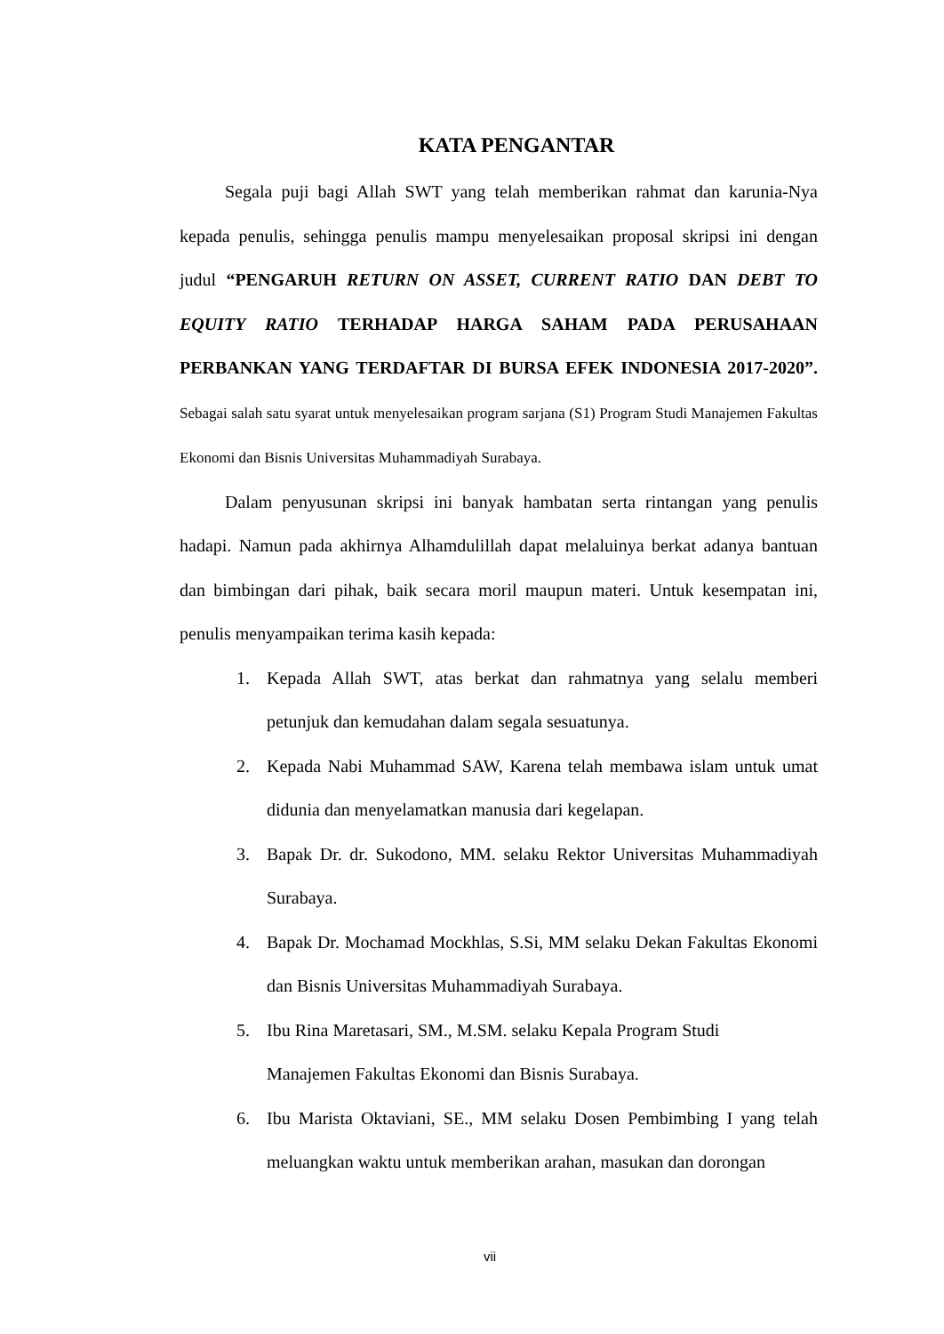KATA PENGANTAR
Segala puji bagi Allah SWT yang telah memberikan rahmat dan karunia-Nya kepada penulis, sehingga penulis mampu menyelesaikan proposal skripsi ini dengan judul “PENGARUH RETURN ON ASSET, CURRENT RATIO DAN DEBT TO EQUITY RATIO TERHADAP HARGA SAHAM PADA PERUSAHAAN PERBANKAN YANG TERDAFTAR DI BURSA EFEK INDONESIA 2017-2020”. Sebagai salah satu syarat untuk menyelesaikan program sarjana (S1) Program Studi Manajemen Fakultas Ekonomi dan Bisnis Universitas Muhammadiyah Surabaya.
Dalam penyusunan skripsi ini banyak hambatan serta rintangan yang penulis hadapi. Namun pada akhirnya Alhamdulillah dapat melaluinya berkat adanya bantuan dan bimbingan dari pihak, baik secara moril maupun materi. Untuk kesempatan ini, penulis menyampaikan terima kasih kepada:
1. Kepada Allah SWT, atas berkat dan rahmatnya yang selalu memberi petunjuk dan kemudahan dalam segala sesuatunya.
2. Kepada Nabi Muhammad SAW, Karena telah membawa islam untuk umat didunia dan menyelamatkan manusia dari kegelapan.
3. Bapak Dr. dr. Sukodono, MM. selaku Rektor Universitas Muhammadiyah Surabaya.
4. Bapak Dr. Mochamad Mockhlas, S.Si, MM selaku Dekan Fakultas Ekonomi dan Bisnis Universitas Muhammadiyah Surabaya.
5. Ibu Rina Maretasari, SM., M.SM. selaku Kepala Program Studi
Manajemen Fakultas Ekonomi dan Bisnis Surabaya.
6. Ibu Marista Oktaviani, SE., MM selaku Dosen Pembimbing I yang telah meluangkan waktu untuk memberikan arahan, masukan dan dorongan
vii